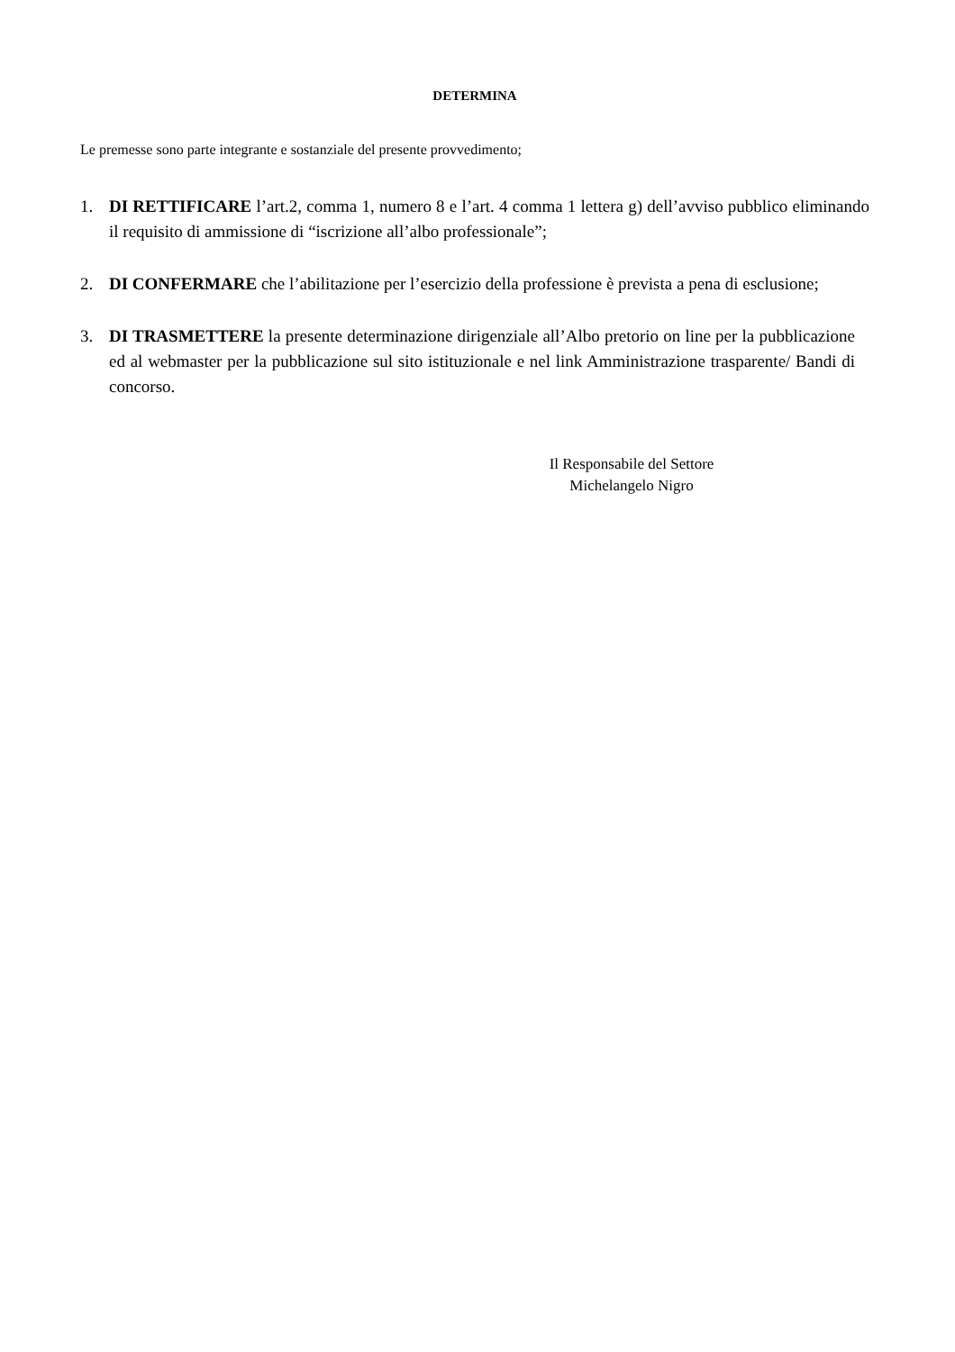DETERMINA
Le premesse sono parte integrante e sostanziale del presente provvedimento;
1. DI RETTIFICARE l’art.2, comma 1, numero 8 e l’art. 4 comma 1 lettera g) dell’avviso pubblico eliminando il requisito di ammissione di “iscrizione all’albo professionale”;
2. DI CONFERMARE che l’abilitazione per l’esercizio della professione è prevista a pena di esclusione;
3. DI TRASMETTERE la presente determinazione dirigenziale all’Albo pretorio on line per la pubblicazione ed al webmaster per la pubblicazione sul sito istituzionale e nel link Amministrazione trasparente/ Bandi di concorso.
Il Responsabile del Settore
Michelangelo Nigro